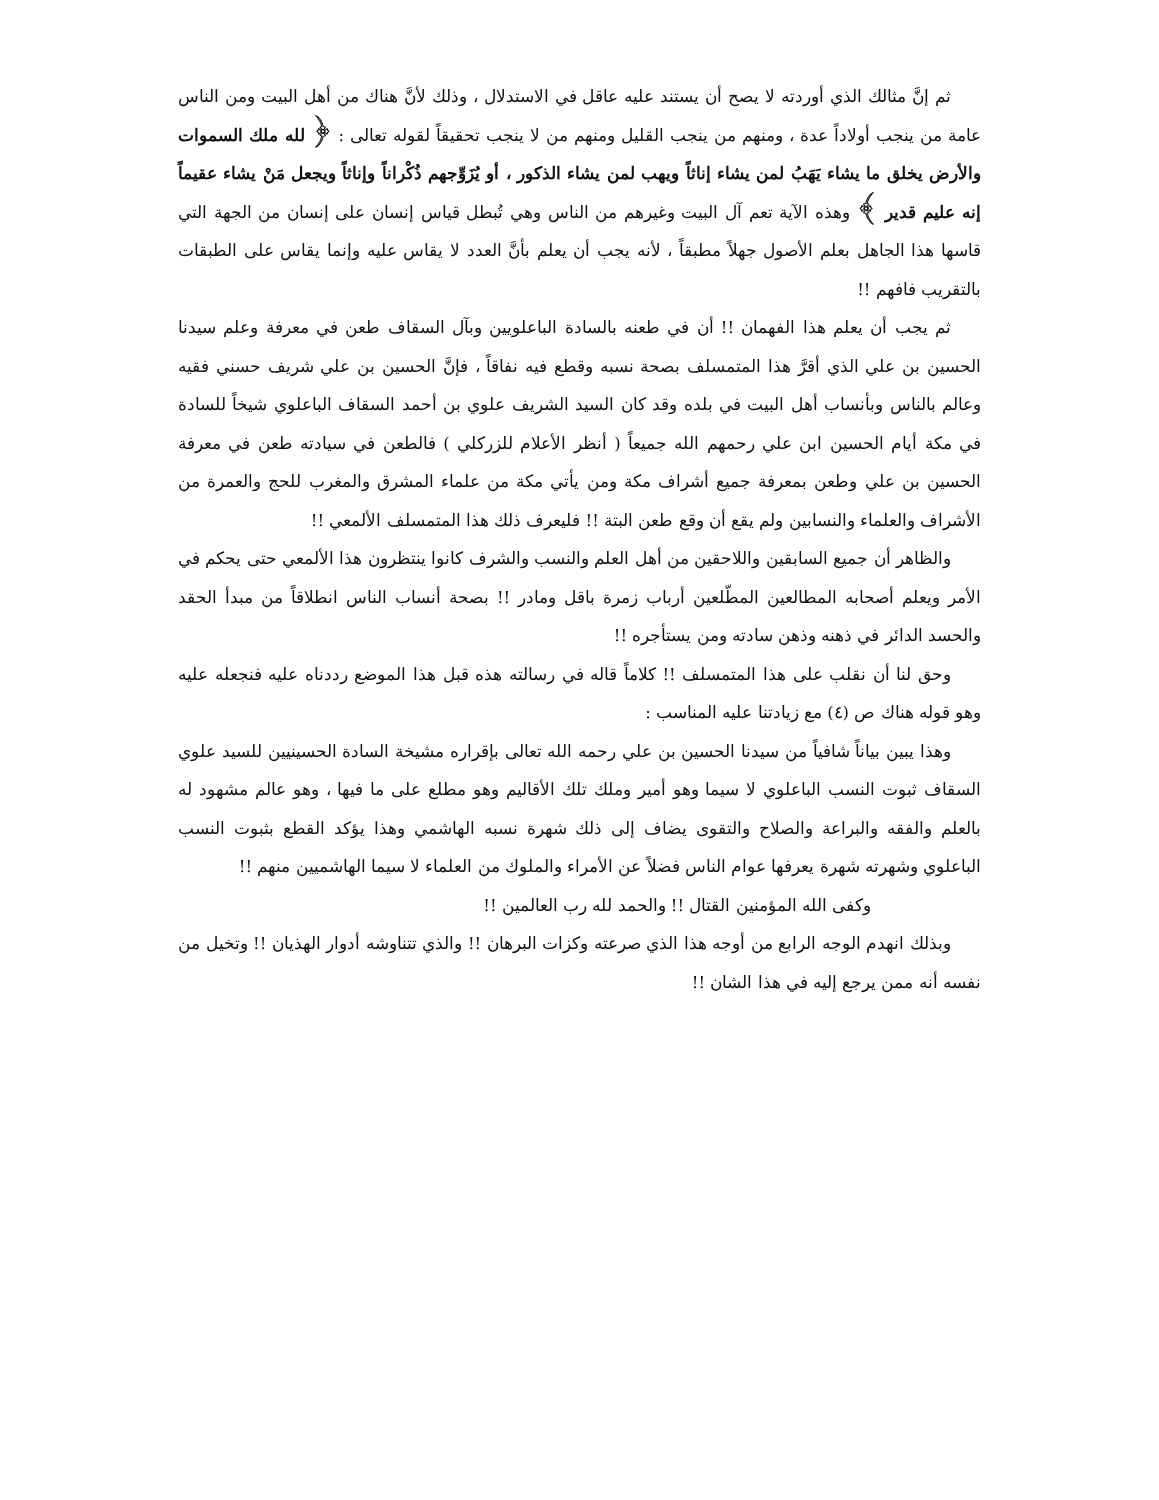ثم إنَّ مثالك الذي أوردته لا يصح أن يستند عليه عاقل في الاستدلال ، وذلك لأنَّ هناك من أهل البيت ومن الناس عامة من ينجب أولاداً عدة ، ومنهم من ينجب القليل ومنهم من لا ينجب تحقيقاً لقوله تعالى : ﴿ لله ملك السموات والأرض يخلق ما يشاء يَهَبُ لمن يشاء إناثاً ويهب لمن يشاء الذكور ، أو يُزَوِّجهم ذُكْراناً وإناثاً ويجعل مَنْ يشاء عقيماً إنه عليم قدير ﴾ وهذه الآية تعم آل البيت وغيرهم من الناس وهي تُبطل قياس إنسان على إنسان من الجهة التي قاسها هذا الجاهل بعلم الأصول جهلاً مطبقاً ، لأنه يجب أن يعلم بأنَّ العدد لا يقاس عليه وإنما يقاس على الطبقات بالتقريب فافهم !!
ثم يجب أن يعلم هذا الفهمان !! أن في طعنه بالسادة الباعلويين وبآل السقاف طعن في معرفة وعلم سيدنا الحسين بن علي الذي أقرَّ هذا المتمسلف بصحة نسبه وقطع فيه نفاقاً ، فإنَّ الحسين بن علي شريف حسني فقيه وعالم بالناس وبأنساب أهل البيت في بلده وقد كان السيد الشريف علوي بن أحمد السقاف الباعلوي شيخاً للسادة في مكة أيام الحسين ابن علي رحمهم الله جميعاً ( أنظر الأعلام للزركلي ) فالطعن في سيادته طعن في معرفة الحسين بن علي وطعن بمعرفة جميع أشراف مكة ومن يأتي مكة من علماء المشرق والمغرب للحج والعمرة من الأشراف والعلماء والنسابين ولم يقع أن وقع طعن البتة !! فليعرف ذلك هذا المتمسلف الألمعي !!
والظاهر أن جميع السابقين واللاحقين من أهل العلم والنسب والشرف كانوا ينتظرون هذا الألمعي حتى يحكم في الأمر ويعلم أصحابه المطالعين المطّلعين أرباب زمرة باقل ومادر !! بصحة أنساب الناس انطلاقاً من مبدأ الحقد والحسد الدائر في ذهنه وذهن سادته ومن يستأجره !!
وحق لنا أن نقلب على هذا المتمسلف !! كلاماً قاله في رسالته هذه قبل هذا الموضع رددناه عليه فنجعله عليه وهو قوله هناك ص (٤) مع زيادتنا عليه المناسب :
وهذا يبين بياناً شافياً من سيدنا الحسين بن علي رحمه الله تعالى بإقراره مشيخة السادة الحسينيين للسيد علوي السقاف ثبوت النسب الباعلوي لا سيما وهو أمير وملك تلك الأقاليم وهو مطلع على ما فيها ، وهو عالم مشهود له بالعلم والفقه والبراعة والصلاح والتقوى يضاف إلى ذلك شهرة نسبه الهاشمي وهذا يؤكد القطع بثبوت النسب الباعلوي وشهرته شهرة يعرفها عوام الناس فضلاً عن الأمراء والملوك من العلماء لا سيما الهاشميين منهم !!
وكفى الله المؤمنين القتال !! والحمد لله رب العالمين !!
وبذلك انهدم الوجه الرابع من أوجه هذا الذي صرعته وكزات البرهان !! والذي تتناوشه أدوار الهذيان !! وتخيل من نفسه أنه ممن يرجع إليه في هذا الشان !!